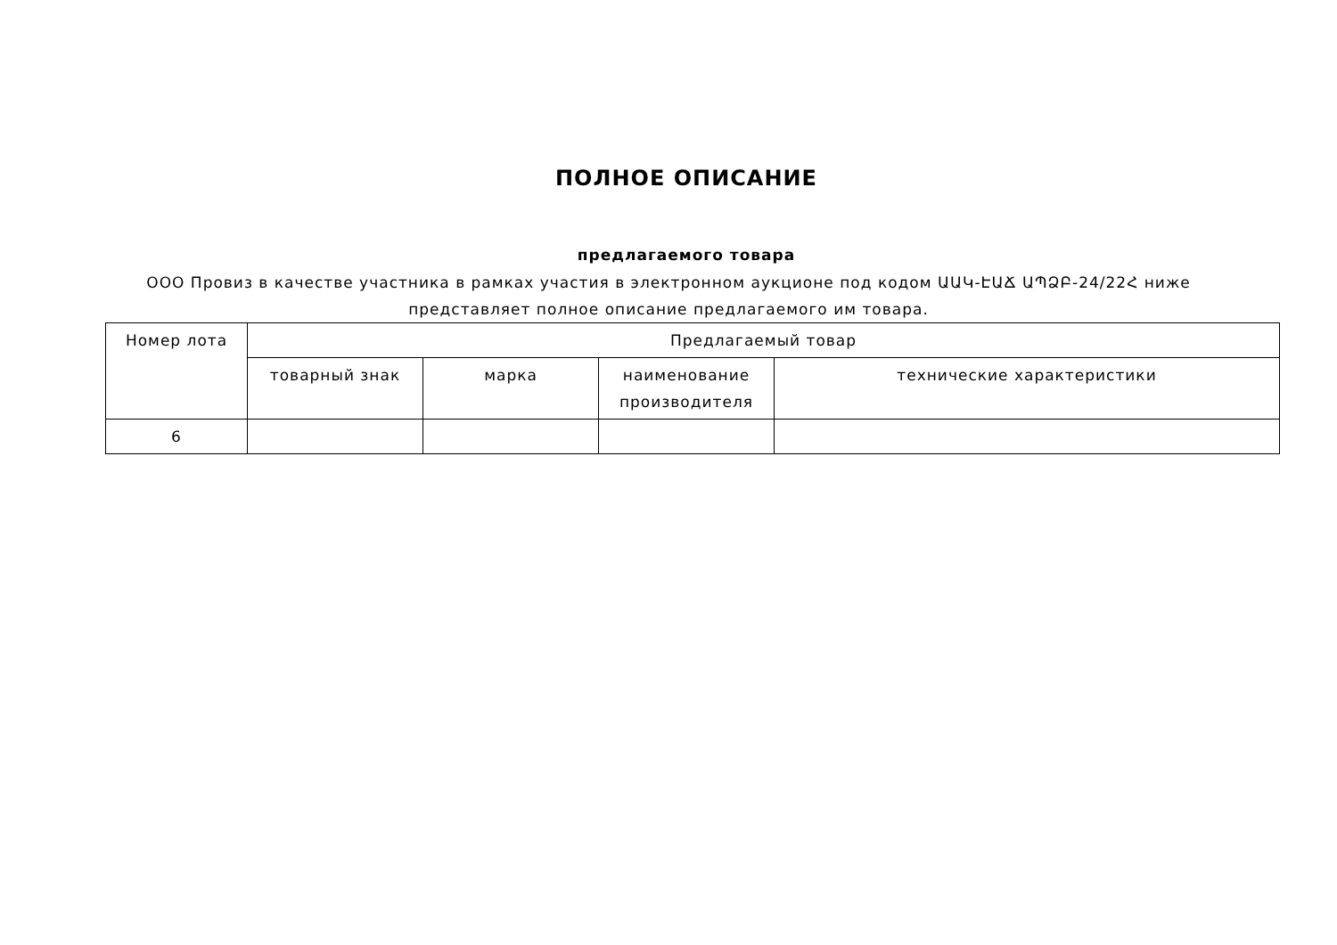ПОЛНОЕ ОПИСАНИЕ
предлагаемого товара
ООО Провиз в качестве участника в рамках участия в электронном аукционе под кодом ԱԱԿ-ԷԱՃ ԱՊՁԲ-24/22Հ ниже представляет полное описание предлагаемого им товара.
| Номер лота | Предлагаемый товар | | | |
| --- | --- | --- | --- | --- |
| | товарный знак | марка | наименование производителя | технические характеристики |
| 6 | | | | |